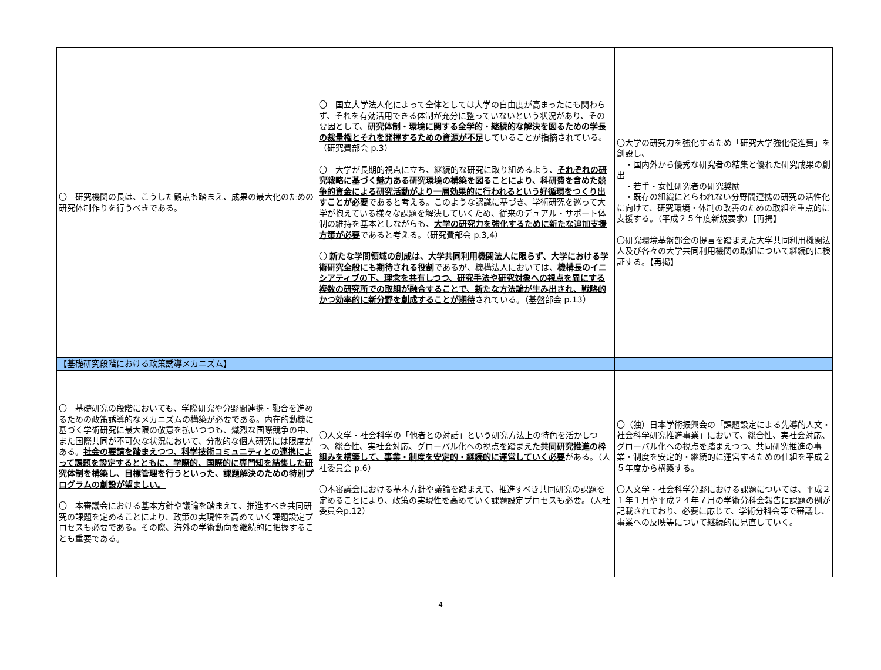| 〇 研究機関の長は、こうした観点も踏まえ、成果の最大化のための研究体制作りを行うべきである。 | 〇 国立大学法人化によって全体としては大学の自由度が高まったにも関わらず、それを有効活用できる体制が充分に整っていないという状況があり、その要因として、 研究体制・環境に関する全学的・継続的な解決を図るための学長の裁量権とそれを発揮するための資源が不足 していることが指摘されている。（研究費部会 p.3） 〇 大学が長期的視点に立ち、継続的な研究に取り組めるよう、 それぞれの研究戦略に基づく魅力ある研究環境の構築を図ることにより、科研費を含めた競争的資金による研究活動がより一層効果的に行われるという好循環をつくり出すことが必要 であると考える。このような認識に基づき、学術研究を巡って大学が抱えている様々な課題を解決していくため、従来のデュアル・サポート体制の維持を基本としながらも、 大学の研究力を強化するために新たな追加支援方策が必要 であると考える。（研究費部会 p.3,4） 〇 新たな学問領域の創成は、大学共同利用機関法人に限らず、大学における学術研究全般にも期待される役割 であるが、機構法人においては、 機構長のイニシアティブの下、理念を共有しつつ、研究手法や研究対象への視点を異にする複数の研究所での取組が融合することで、新たな方法論が生み出され、戦略的かつ効率的に新分野を創成することが期待 されている。（基盤部会 p.13） | 〇大学の研究力を強化するため「研究大学強化促進費」を創設し、 ・国内外から優秀な研究者の結集と優れた研究成果の創出 ・若手・女性研究者の研究奨励 ・既存の組織にとらわれない分野間連携の研究の活性化 に向けて、研究環境・体制の改善のための取組を重点的に支援する。（平成２５年度新規要求）【再掲】 〇研究環境基盤部会の提言を踏まえた大学共同利用機関法人及び各々の大学共同利用機関の取組について継続的に検証する。【再掲】 |
| 【基礎研究段階における政策誘導メカニズム】 | | |
| 〇 基礎研究の段階においても、学際研究や分野間連携・融合を進めるための政策誘導的なメカニズムの構築が必要である。内在的動機に基づく学術研究に最大限の敬意を払いつつも、熾烈な国際競争の中、また国際共同が不可欠な状況において、分散的な個人研究には限度がある。 社会の要請を踏まえつつ、科学技術コミュニティとの連携によって課題を設定するとともに、学際的、国際的に専門知を結集した研究体制を構築し、目標管理を行うといった、課題解決のための特別プログラムの創設が望ましい。 〇 本審議会における基本方針や議論を踏まえて、推進すべき共同研究の課題を定めることにより、政策の実現性を高めていく課題設定プロセスも必要である。その際、海外の学術動向を継続的に把握することも重要である。 | 〇人文学・社会科学の「他者との対話」という研究方法上の特色を活かしつつ、総合性、実社会対応、グローバル化への視点を踏まえた 共同研究推進の枠組みを構築して、事業・制度を安定的・継続的に運営していく必要 がある。（人社委員会 p.6） 〇本審議会における基本方針や議論を踏まえて、推進すべき共同研究の課題を定めることにより、政策の実現性を高めていく課題設定プロセスも必要。（人社委員会p.12） | 〇（独）日本学術振興会の「課題設定による先導的人文・社会科学研究推進事業」において、総合性、実社会対応、グローバル化への視点を踏まえつつ、共同研究推進の事業・制度を安定的・継続的に運営するための仕組を平成２５年度から構築する。 〇人文学・社会科学分野における課題については、平成２１年１月や平成２４年７月の学術分科会報告に課題の例が記載されており、必要に応じて、学術分科会等で審議し、事業への反映等について継続的に見直していく。 |
4